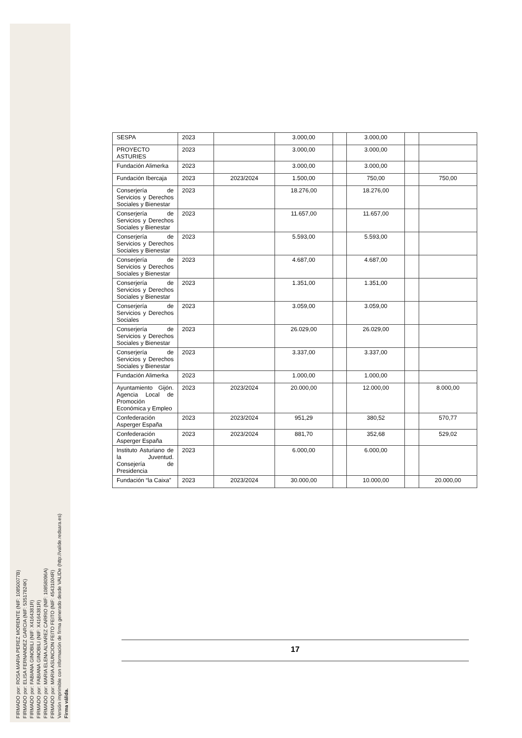FIRMADO por: ROSA MARIA PEREZ MORENTE (NIF: 10850077B)
FIRMADO por: ELISA FERNANDEZ GARCIA (NIF: 53517824K)
FIRMADO por: FABIANA GINOBILI (NIF: X4164381R)
FIRMADO por: FABIANA GINOBILI (NIF: X4164381R)
FIRMADO por: MARIA ELENA ALVAREZ CARRIO (NIF: 10858096A)
FIRMADO por: MARIA ASUNCION FEITO FEITO (NIF: 45431004R)
Versión imprimible con información de firma generado desde VALIDe (http://valide.redsara.es)
Firma válida.
| SESPA | 2023 | | 3.000,00 | | 3.000,00 | | |
| PROYECTO ASTURIES | 2023 | | 3.000,00 | | 3.000,00 | | |
| Fundación Alimerka | 2023 | | 3.000,00 | | 3.000,00 | | |
| Fundación Ibercaja | 2023 | 2023/2024 | 1.500,00 | | 750,00 | | 750,00 |
| Conserjería de Servicios y Derechos Sociales y Bienestar | 2023 | | 18.276,00 | | 18.276,00 | | |
| Conserjería de Servicios y Derechos Sociales y Bienestar | 2023 | | 11.657,00 | | 11.657,00 | | |
| Conserjería de Servicios y Derechos Sociales y Bienestar | 2023 | | 5.593,00 | | 5.593,00 | | |
| Conserjería de Servicios y Derechos Sociales y Bienestar | 2023 | | 4.687,00 | | 4.687,00 | | |
| Conserjería de Servicios y Derechos Sociales y Bienestar | 2023 | | 1.351,00 | | 1.351,00 | | |
| Conserjería de Servicios y Derechos Sociales | 2023 | | 3.059,00 | | 3.059,00 | | |
| Conserjería de Servicios y Derechos Sociales y Bienestar | 2023 | | 26.029,00 | | 26.029,00 | | |
| Conserjería de Servicios y Derechos Sociales y Bienestar | 2023 | | 3.337,00 | | 3.337,00 | | |
| Fundación Alimerka | 2023 | | 1.000,00 | | 1.000,00 | | |
| Ayuntamiento Gijón. Agencia Local de Promoción Económica y Empleo | 2023 | 2023/2024 | 20.000,00 | | 12.000,00 | | 8.000,00 |
| Confederación Asperger España | 2023 | 2023/2024 | 951,29 | | 380,52 | | 570,77 |
| Confederación Asperger España | 2023 | 2023/2024 | 881,70 | | 352,68 | | 529,02 |
| Instituto Asturiano de la Juventud. Consejería de Presidencia | 2023 | | 6.000,00 | | 6.000,00 | | |
| Fundación “la Caixa” | 2023 | 2023/2024 | 30.000,00 | | 10.000,00 | | 20.000,00 |
17